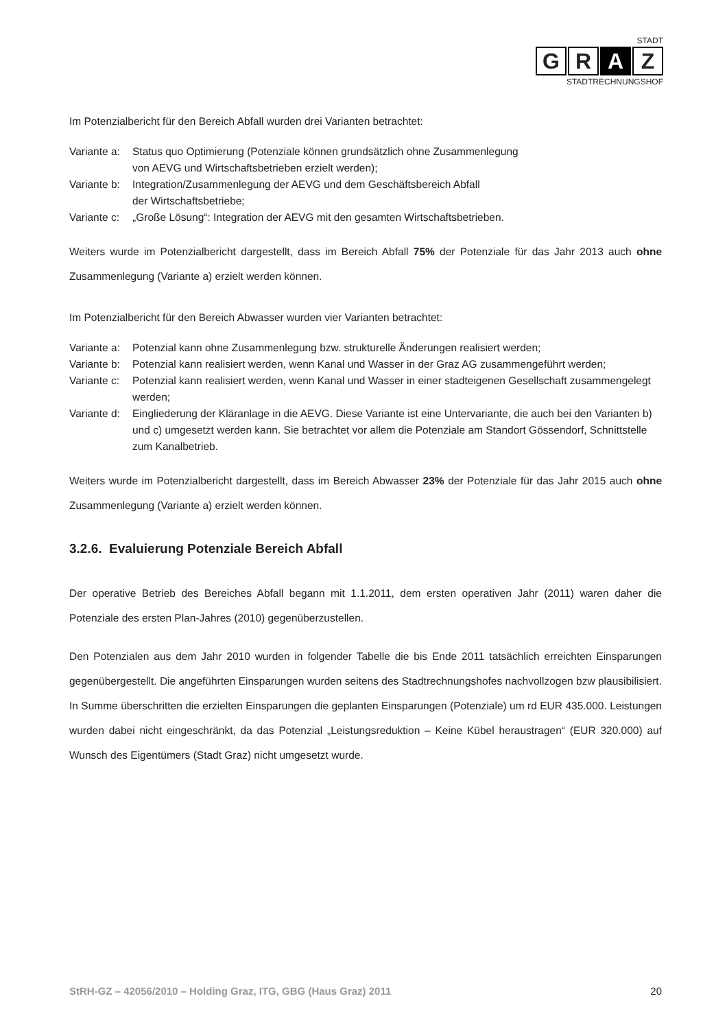STADT
G R A Z
STADTRECHNUNGSHOF
Im Potenzialbericht für den Bereich Abfall wurden drei Varianten betrachtet:
Variante a: Status quo Optimierung (Potenziale können grundsätzlich ohne Zusammenlegung
von AEVG und Wirtschaftsbetrieben erzielt werden);
Variante b: Integration/Zusammenlegung der AEVG und dem Geschäftsbereich Abfall
der Wirtschaftsbetriebe;
Variante c: „Große Lösung“: Integration der AEVG mit den gesamten Wirtschaftsbetrieben.
Weiters wurde im Potenzialbericht dargestellt, dass im Bereich Abfall 75% der Potenziale für das Jahr 2013 auch ohne Zusammenlegung (Variante a) erzielt werden können.
Im Potenzialbericht für den Bereich Abwasser wurden vier Varianten betrachtet:
Variante a: Potenzial kann ohne Zusammenlegung bzw. strukturelle Änderungen realisiert werden;
Variante b: Potenzial kann realisiert werden, wenn Kanal und Wasser in der Graz AG zusammengeführt werden;
Variante c: Potenzial kann realisiert werden, wenn Kanal und Wasser in einer stadteigenen Gesellschaft zusammengelegt werden;
Variante d: Eingliederung der Kläranlage in die AEVG. Diese Variante ist eine Untervariante, die auch bei den Varianten b) und c) umgesetzt werden kann. Sie betrachtet vor allem die Potenziale am Standort Gössendorf, Schnittstelle zum Kanalbetrieb.
Weiters wurde im Potenzialbericht dargestellt, dass im Bereich Abwasser 23% der Potenziale für das Jahr 2015 auch ohne Zusammenlegung (Variante a) erzielt werden können.
3.2.6. Evaluierung Potenziale Bereich Abfall
Der operative Betrieb des Bereiches Abfall begann mit 1.1.2011, dem ersten operativen Jahr (2011) waren daher die Potenziale des ersten Plan-Jahres (2010) gegenüberzustellen.
Den Potenzialen aus dem Jahr 2010 wurden in folgender Tabelle die bis Ende 2011 tatsächlich erreichten Einsparungen gegenübergestellt. Die angeführten Einsparungen wurden seitens des Stadtrechnungshofes nachvollzogen bzw plausibilisiert. In Summe überschritten die erzielten Einsparungen die geplanten Einsparungen (Potenziale) um rd EUR 435.000. Leistungen wurden dabei nicht eingeschränkt, da das Potenzial „Leistungsreduktion – Keine Kübel heraustragen“ (EUR 320.000) auf Wunsch des Eigentümers (Stadt Graz) nicht umgesetzt wurde.
StRH-GZ – 42056/2010 – Holding Graz, ITG, GBG (Haus Graz) 2011 20